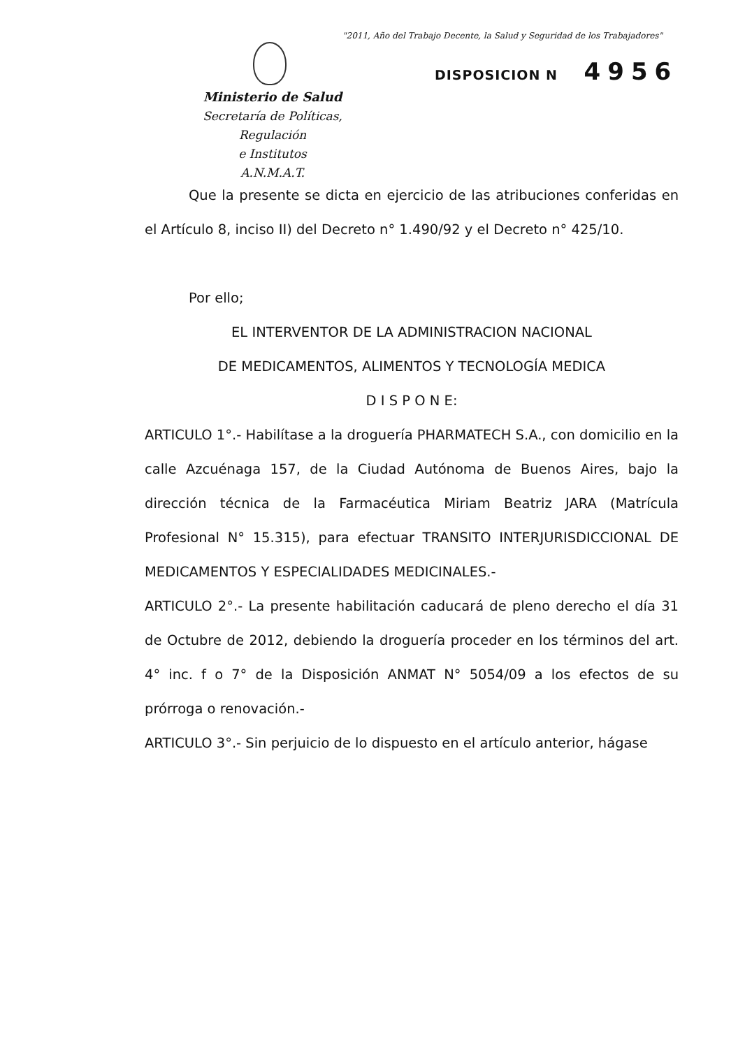"2011, Año del Trabajo Decente, la Salud y Seguridad de los Trabajadores"
DISPOSICION N 4956
Ministerio de Salud
Secretaría de Políticas, Regulación
e Institutos
A.N.M.A.T.
Que la presente se dicta en ejercicio de las atribuciones conferidas en el Artículo 8, inciso II) del Decreto n° 1.490/92 y el Decreto n° 425/10.
Por ello;
EL INTERVENTOR DE LA ADMINISTRACION NACIONAL
DE MEDICAMENTOS, ALIMENTOS Y TECNOLOGÍA MEDICA
D I S P O N E:
ARTICULO 1°.- Habilítase a la droguería PHARMATECH S.A., con domicilio en la calle Azcuénaga 157, de la Ciudad Autónoma de Buenos Aires, bajo la dirección técnica de la Farmacéutica Miriam Beatriz JARA (Matrícula Profesional N° 15.315), para efectuar TRANSITO INTERJURISDICCIONAL DE MEDICAMENTOS Y ESPECIALIDADES MEDICINALES.-
ARTICULO 2°.- La presente habilitación caducará de pleno derecho el día 31 de Octubre de 2012, debiendo la droguería proceder en los términos del art. 4° inc. f o 7° de la Disposición ANMAT N° 5054/09 a los efectos de su prórroga o renovación.-
ARTICULO 3°.- Sin perjuicio de lo dispuesto en el artículo anterior, hágase